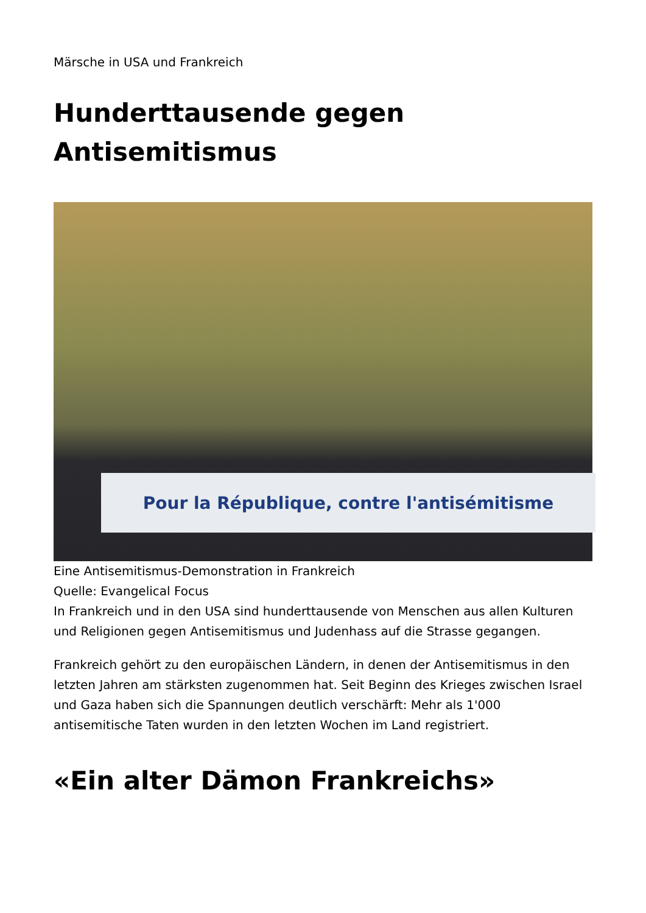Märsche in USA und Frankreich
Hunderttausende gegen Antisemitismus
Pour la République, contre l'antisémitisme
Eine Antisemitismus-Demonstration in Frankreich
Quelle: Evangelical Focus
In Frankreich und in den USA sind hunderttausende von Menschen aus allen Kulturen und Religionen gegen Antisemitismus und Judenhass auf die Strasse gegangen.
Frankreich gehört zu den europäischen Ländern, in denen der Antisemitismus in den letzten Jahren am stärksten zugenommen hat. Seit Beginn des Krieges zwischen Israel und Gaza haben sich die Spannungen deutlich verschärft: Mehr als 1'000 antisemitische Taten wurden in den letzten Wochen im Land registriert.
«Ein alter Dämon Frankreichs»